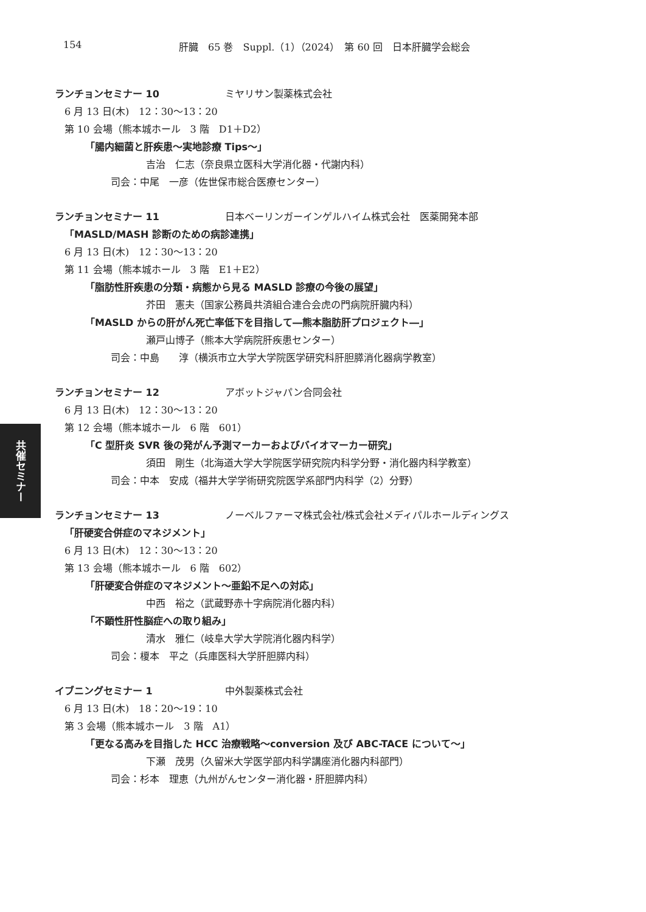154 肝臓　65 巻　Suppl.（1）（2024）　第 60 回　日本肝臓学会総会
ランチョンセミナー 10 ミヤリサン製薬株式会社
6 月 13 日(木)　12：30〜13：20
第 10 会場（熊本城ホール　3 階　D1＋D2）
「腸内細菌と肝疾患〜実地診療 Tips〜」
吉治　仁志（奈良県立医科大学消化器・代謝内科）
司会：中尾　一彦（佐世保市総合医療センター）
ランチョンセミナー 11 日本ベーリンガーインゲルハイム株式会社　医薬開発本部
「MASLD/MASH 診断のための病診連携」
6 月 13 日(木)　12：30〜13：20
第 11 会場（熊本城ホール　3 階　E1＋E2）
「脂肪性肝疾患の分類・病態から見る MASLD 診療の今後の展望」
芥田　憲夫（国家公務員共済組合連合会虎の門病院肝臓内科）
「MASLD からの肝がん死亡率低下を目指して―熊本脂肪肝プロジェクト―」
瀬戸山博子（熊本大学病院肝疾患センター）
司会：中島　　淳（横浜市立大学大学院医学研究科肝胆膵消化器病学教室）
ランチョンセミナー 12 アボットジャパン合同会社
6 月 13 日(木)　12：30〜13：20
第 12 会場（熊本城ホール　6 階　601）
「C 型肝炎 SVR 後の発がん予測マーカーおよびバイオマーカー研究」
須田　剛生（北海道大学大学院医学研究院内科学分野・消化器内科学教室）
司会：中本　安成（福井大学学術研究院医学系部門内科学（2）分野）
ランチョンセミナー 13 ノーベルファーマ株式会社/株式会社メディパルホールディングス
「肝硬変合併症のマネジメント」
6 月 13 日(木)　12：30〜13：20
第 13 会場（熊本城ホール　6 階　602）
「肝硬変合併症のマネジメント〜亜鉛不足への対応」
中西　裕之（武蔵野赤十字病院消化器内科）
「不顕性肝性脳症への取り組み」
清水　雅仁（岐阜大学大学院消化器内科学）
司会：榎本　平之（兵庫医科大学肝胆膵内科）
イブニングセミナー 1 中外製薬株式会社
6 月 13 日(木)　18：20〜19：10
第 3 会場（熊本城ホール　3 階　A1）
「更なる高みを目指した HCC 治療戦略〜conversion 及び ABC-TACE について〜」
下瀬　茂男（久留米大学医学部内科学講座消化器内科部門）
司会：杉本　理恵（九州がんセンター消化器・肝胆膵内科）
共催セミナー